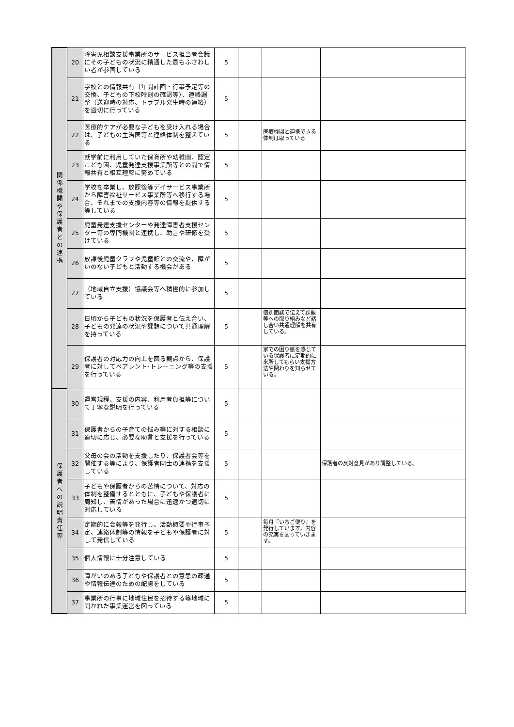| 関 係 機 関 や 保 護 者 と の 連 携 | 20 | 障害児相談支援事業所のサービス担当者会議にその子どもの状況に精通した最もふさわしい者が参画している | 5 | | | |
| | 21 | 学校との情報共有（年間計画・行事予定等の交換、子どもの下校時刻の確認等）、連絡調整（送迎時の対応、トラブル発生時の連絡）を適切に行っている | 5 | | | |
| | 22 | 医療的ケアが必要な子どもを受け入れる場合は、子どもの主治医等と連絡体制を整えている | 5 | | 医療機関と連携できる体制は取っている | |
| | 23 | 就学前に利用していた保育所や幼稚園、認定こども園、児童発達支援事業所等との間で情報共有と相互理解に努めている | 5 | | | |
| | 24 | 学校を卒業し、放課後等デイサービス事業所から障害福祉サービス事業所等へ移行する場合、それまでの支援内容等の情報を提供する等している | 5 | | | |
| | 25 | 児童発達支援センターや発達障害者支援センター等の専門機関と連携し、助言や研修を受けている | 5 | | | |
| | 26 | 放課後児童クラブや児童館との交流や、障がいのない子どもと活動する機会がある | 5 | | | |
| | 27 | （地域自立支援）協議会等へ積極的に参加している | 5 | | | |
| | 28 | 日頃から子どもの状況を保護者と伝え合い、子どもの発達の状況や課題について共通理解を持っている | 5 | | 個別面談で伝えて課題等への取り組みなど話し合い共通理解を共有している。 | |
| | 29 | 保護者の対応力の向上を図る観点から、保護者に対してペアレント･トレーニング等の支援を行っている | 5 | | 家での困り感を感じている保護者に定期的に来所してもらい支援方法や関わりを知らせている。 | |
| 保 護 者 へ の 説 明 責 任 等 | 30 | 運営規程、支援の内容、利用者負担等について丁寧な説明を行っている | 5 | | | |
| | 31 | 保護者からの子育ての悩み等に対する相談に適切に応じ、必要な助言と支援を行っている | 5 | | | |
| | 32 | 父母の会の活動を支援したり、保護者会等を開催する等により、保護者同士の連携を支援している | 5 | | | 保護者の反対意見があり調整している。 |
| | 33 | 子どもや保護者からの苦情について、対応の体制を整備するとともに、子どもや保護者に周知し、苦情があった場合に迅速かつ適切に対応している | 5 | | | |
| | 34 | 定期的に会報等を発行し、活動概要や行事予定、連絡体制等の情報を子どもや保護者に対して発信している | 5 | | 毎月『いちご便り』を発行しています。内容の充実を図っていきます。 | |
| | 35 | 個人情報に十分注意している | 5 | | | |
| | 36 | 障がいのある子どもや保護者との意思の疎通や情報伝達のための配慮をしている | 5 | | | |
| | 37 | 事業所の行事に地域住民を招待する等地域に開かれた事業運営を図っている | 5 | | | |